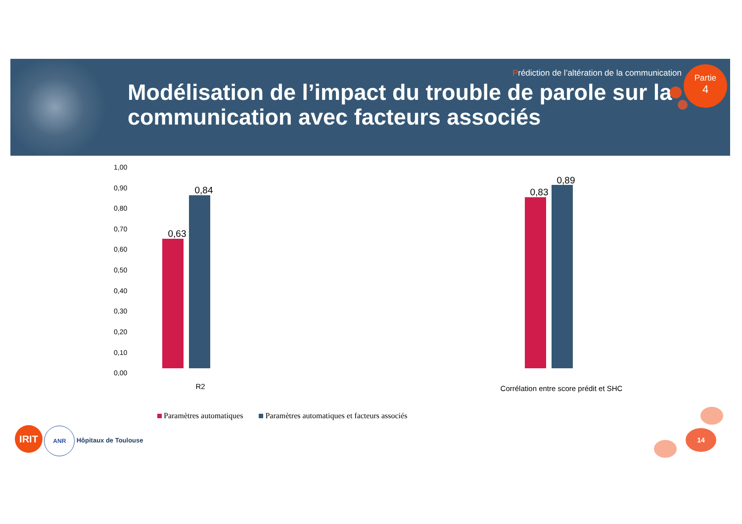Prédiction de l’altération de la communication
Modélisation de l’impact du trouble de parole sur la communication avec facteurs associés
Partie
4
1,00
0,90
0,80
0,70
0,60
0,50
0,40
0,30
0,20
0,10
0,00
0,63
0,84 0,83
0,89
R2
Corrélation entre score prédit et SHC
Paramètres automatiques Paramètres automatiques et facteurs associés
IRIT ANR Hôpitaux de Toulouse 14